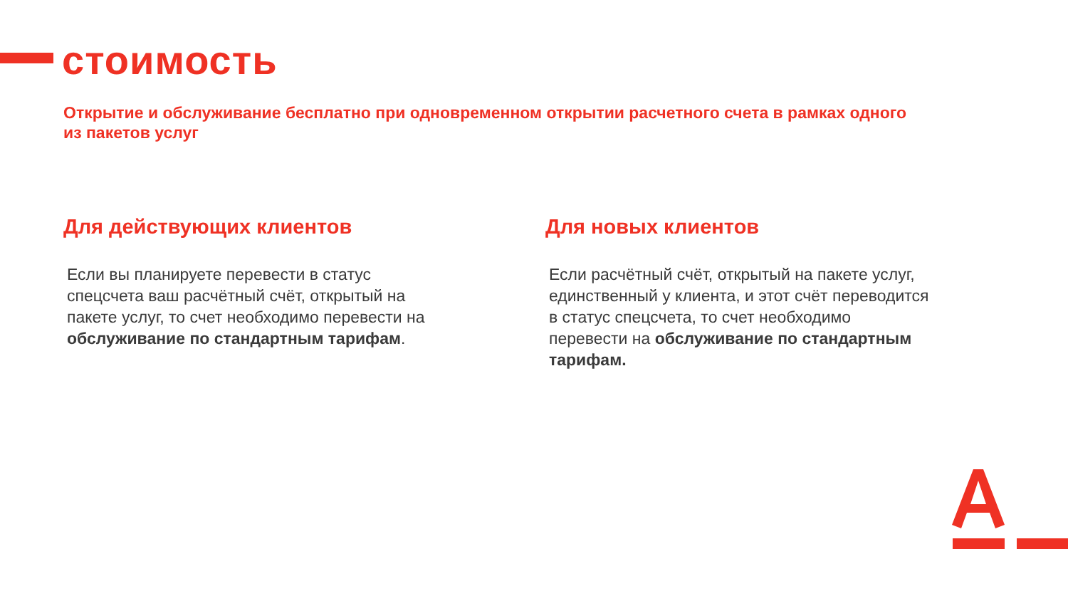стоимость
Открытие и обслуживание бесплатно при одновременном открытии расчетного счета в рамках одного из пакетов услуг
Для действующих клиентов
Если вы планируете перевести в статус спецсчета ваш расчётный счёт, открытый на пакете услуг, то счет необходимо перевести на обслуживание по стандартным тарифам.
Для новых клиентов
Если расчётный счёт, открытый на пакете услуг, единственный у клиента, и этот счёт переводится в статус спецсчета, то счет необходимо перевести на обслуживание по стандартным тарифам.